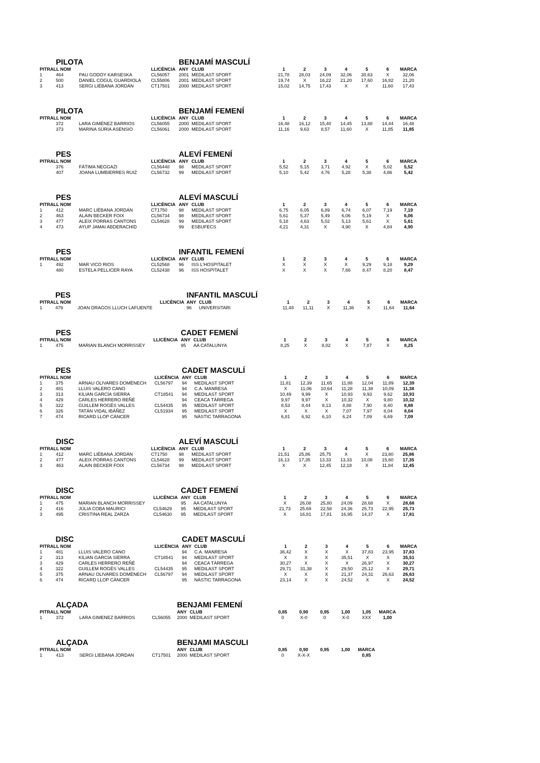| | PILOTA | | | BENJAMÍ MASCULÍ | | | | | | | | |
| PITRALL NOM | | | LLICÈNCIA | ANY | CLUB | 1 | 2 | 3 | 4 | 5 | 6 | MARCA |
| 1 | 464 | PAU GODOY KARSESKA | CL56057 | 2001 | MEDILAST SPORT | 21,78 | 28,03 | 24,09 | 32,06 | 30,63 | X | 32,06 |
| 2 | 500 | DANIEL COGUL GUARDIOLA | CL55806 | 2001 | MEDILAST SPORT | 19,74 | X | 16,22 | 21,20 | 17,60 | 16,82 | 21,20 |
| 3 | 413 | SERGI LIÉBANA JORDÁN | CT17501 | 2000 | MEDILAST SPORT | 15,02 | 14,75 | 17,43 | X | X | 11,60 | 17,43 |
| | PILOTA | | | BENJAMÍ FEMENÍ | | | | | | | | |
| PITRALL NOM | | | LLICÈNCIA | ANY | CLUB | 1 | 2 | 3 | 4 | 5 | 6 | MARCA |
| | 372 | LARA GIMÉNEZ BARRIOS | CL56055 | 2000 | MEDILAST SPORT | 16,48 | 16,12 | 15,40 | 14,45 | 13,88 | 14,44 | 16,48 |
| | 373 | MARINA SÚRIA ASENSIO | CL56061 | 2000 | MEDILAST SPORT | 11,16 | 9,63 | 8,57 | 11,60 | X | 11,85 | 11,85 |
| | PES | | | ALEVÍ FEMENÍ | | | | | | | | |
| PITRALL NOM | | | LLICÈNCIA | ANY | CLUB | 1 | 2 | 3 | 4 | 5 | 6 | MARCA |
| | 376 | FÁTIMA NEGGAZI | CL56448 | 98 | MEDILAST SPORT | 5,52 | 5,15 | 3,71 | 4,92 | X | 5,02 | 5,52 |
| | 407 | JOANA LUMBIERRES RUIZ | CL56732 | 99 | MEDILAST SPORT | 5,10 | 5,42 | 4,76 | 5,28 | 5,38 | 4,86 | 5,42 |
| | PES | | | ALEVÍ MASCULÍ | | | | | | | | |
| PITRALL NOM | | | LLICÈNCIA | ANY | CLUB | 1 | 2 | 3 | 4 | 5 | 6 | MARCA |
| 1 | 412 | MARC LIÉBANA JORDÁN | CT1750 | 98 | MEDILAST SPORT | 6,75 | 6,05 | 6,89 | 6,74 | 6,07 | 7,19 | 7,19 |
| 2 | 463 | ALAIN BECKER FOIX | CL56734 | 98 | MEDILAST SPORT | 5,61 | 5,37 | 5,49 | 6,06 | 5,19 | X | 6,06 |
| 3 | 477 | ALEIX PORRAS CANTONS | CL54628 | 99 | MEDILAST SPORT | 5,18 | 4,63 | 5,02 | 5,13 | 5,61 | X | 5,61 |
| 4 | 473 | AYUP JAMAI ABDERACHID | | 99 | ESBUFECS | 4,21 | 4,31 | X | 4,90 | X | 4,84 | 4,90 |
| | PES | | | INFANTIL FEMENÍ | | | | | | | | |
| PITRALL NOM | | | LLICÈNCIA | ANY | CLUB | 1 | 2 | 3 | 4 | 5 | 6 | MARCA |
| 1 | 492 | MAR VICO RIOS | CL52568 | 96 | ISS L'HOSPITALET | X | X | X | X | 9,29 | 9,18 | 9,29 |
| | 480 | ESTELA PELLICER RAYA | CL52438 | 96 | ISS HOSPITALET | X | X | X | 7,66 | 8,47 | 8,20 | 8,47 |
| | PES | | | INFANTIL MASCULÍ | | | | | | | | |
| PITRALL NOM | | | LLICÈNCIA | ANY | CLUB | 1 | 2 | 3 | 4 | 5 | 6 | MARCA |
| 1 | 479 | JOAN DRAGOS LLUCH LAFUENTE | | 96 | UNIVERSITARI | 11,48 | 11,11 | X | 11,36 | X | 11,64 | 11,64 |
| | PES | | | CADET FEMENÍ | | | | | | | | |
| PITRALL NOM | | | LLICÈNCIA | ANY | CLUB | 1 | 2 | 3 | 4 | 5 | 6 | MARCA |
| 1 | 475 | MARIAN BLANCH MORRISSEY | | 95 | AA CATALUNYA | 8,25 | X | 8,02 | X | 7,87 | X | 8,25 |
| | PES | | | CADET MASCULÍ | | | | | | | | |
| PITRALL NOM | | | LLICÈNCIA | ANY | CLUB | 1 | 2 | 3 | 4 | 5 | 6 | MARCA |
| 1 | 375 | ARNAU OLIVARES DOMÈNECH | CL56797 | 94 | MEDILAST SPORT | 11,81 | 12,39 | 11,65 | 11,88 | 12,04 | 11,89 | 12,39 |
| 2 | 481 | LLUIS VALERO CANO | | 94 | C.A. MANRESA | X | 11,06 | 10,64 | 11,28 | 11,38 | 10,09 | 11,38 |
| 3 | 313 | KILIAN GARCÍA SIERRA | CT18541 | 94 | MEDILAST SPORT | 10,49 | 9,99 | X | 10,93 | 9,93 | 9,62 | 10,93 |
| 4 | 429 | CARLES HERRERO REÑÉ | | 94 | CEACA TÀRREGA | 9,97 | 9,97 | X | 10,32 | X | 9,80 | 10,32 |
| 5 | 322 | GUILLEM ROGÉS VALLES | CL54435 | 95 | MEDILAST SPORT | 8,53 | 8,44 | 8,13 | 8,88 | 7,90 | 8,40 | 8,88 |
| 6 | 326 | TATÁN VIDAL IBÁÑEZ | CL51934 | 95 | MEDILAST SPORT | X | X | X | 7,07 | 7,97 | 8,04 | 8,04 |
| 7 | 474 | RICARD LLOP CÀNCER | | 95 | NÀSTIC TARRAGONA | 6,81 | 6,92 | 6,10 | 6,24 | 7,09 | 6,69 | 7,09 |
| | DISC | | | ALEVÍ MASCULÍ | | | | | | | | |
| PITRALL NOM | | | LLICÈNCIA | ANY | CLUB | 1 | 2 | 3 | 4 | 5 | 6 | MARCA |
| 1 | 412 | MARC LIÉBANA JORDÁN | CT1750 | 98 | MEDILAST SPORT | 21,51 | 25,86 | 25,75 | X | X | 23,80 | 25,86 |
| 2 | 477 | ALEIX PORRAS CANTONS | CL54628 | 99 | MEDILAST SPORT | 16,13 | 17,35 | 13,33 | 13,33 | 10,08 | 15,60 | 17,35 |
| 3 | 463 | ALAIN BECKER FOIX | CL56734 | 98 | MEDILAST SPORT | X | X | 12,45 | 12,18 | X | 11,84 | 12,45 |
| | DISC | | | CADET FEMENÍ | | | | | | | | |
| PITRALL NOM | | | LLICÈNCIA | ANY | CLUB | 1 | 2 | 3 | 4 | 5 | 6 | MARCA |
| 1 | 475 | MARIAN BLANCH MORRISSEY | | 95 | AA CATALUNYA | X | 26,08 | 25,80 | 24,09 | 28,68 | X | 28,68 |
| 2 | 416 | JÚLIA COBA MAURICI | CL54629 | 95 | MEDILAST SPORT | 21,73 | 25,69 | 22,58 | 24,36 | 25,73 | 22,95 | 25,73 |
| 3 | 495 | CRISTINA REAL ZARZA | CL54630 | 95 | MEDILAST SPORT | X | 16,81 | 17,81 | 16,95 | 14,37 | X | 17,81 |
| | DISC | | | CADET MASCULÍ | | | | | | | | |
| PITRALL NOM | | | LLICÈNCIA | ANY | CLUB | 1 | 2 | 3 | 4 | 5 | 6 | MARCA |
| 1 | 481 | LLUIS VALERO CANO | | 94 | C.A. MANRESA | 36,42 | X | X | X | 37,83 | 23,95 | 37,83 |
| 2 | 313 | KILIAN GARCÍA SIERRA | CT18541 | 94 | MEDILAST SPORT | X | X | X | 35,51 | X | X | 35,51 |
| 3 | 429 | CARLES HERRERO REÑÉ | | 94 | CEACA TÀRREGA | 30,27 | X | X | X | 26,97 | X | 30,27 |
| 4 | 322 | GUILLEM ROGÉS VALLES | CL54435 | 95 | MEDILAST SPORT | 29,71 | 31,38 | X | 29,50 | 25,12 | X | 29,71 |
| 5 | 375 | ARNAU OLIVARES DOMÈNECH | CL56797 | 94 | MEDILAST SPORT | X | X | X | 21,37 | 24,31 | 26,63 | 26,63 |
| 6 | 474 | RICARD LLOP CÀNCER | | 95 | NÀSTIC TARRAGONA | 23,14 | X | X | 24,52 | X | X | 24,52 |
| | ALÇADA | | | BENJAMI FEMENÍ | | | | | | | | |
| PITRALL NOM | | | | ANY | CLUB | 0,85 | 0,90 | 0,95 | 1,00 | 1,05 | MARCA | |
| 1 | 372 | LARA GIMENEZ BARRIOS | CL56055 | 2000 | MEDILAST SPORT | 0 | X-0 | 0 | X-0 | XXX | 1,00 | |
| | ALÇADA | | | BENJAMI MASCULI | | | | | | | | |
| PITRALL NOM | | | | ANY | CLUB | 0,85 | 0,90 | 0,95 | 1,00 | MARCA | | |
| 1 | 413 | SERGI LIEBANA JORDAN | CT17501 | 2000 | MEDILAST SPORT | 0 | X-X-X | | | 0,85 | | |